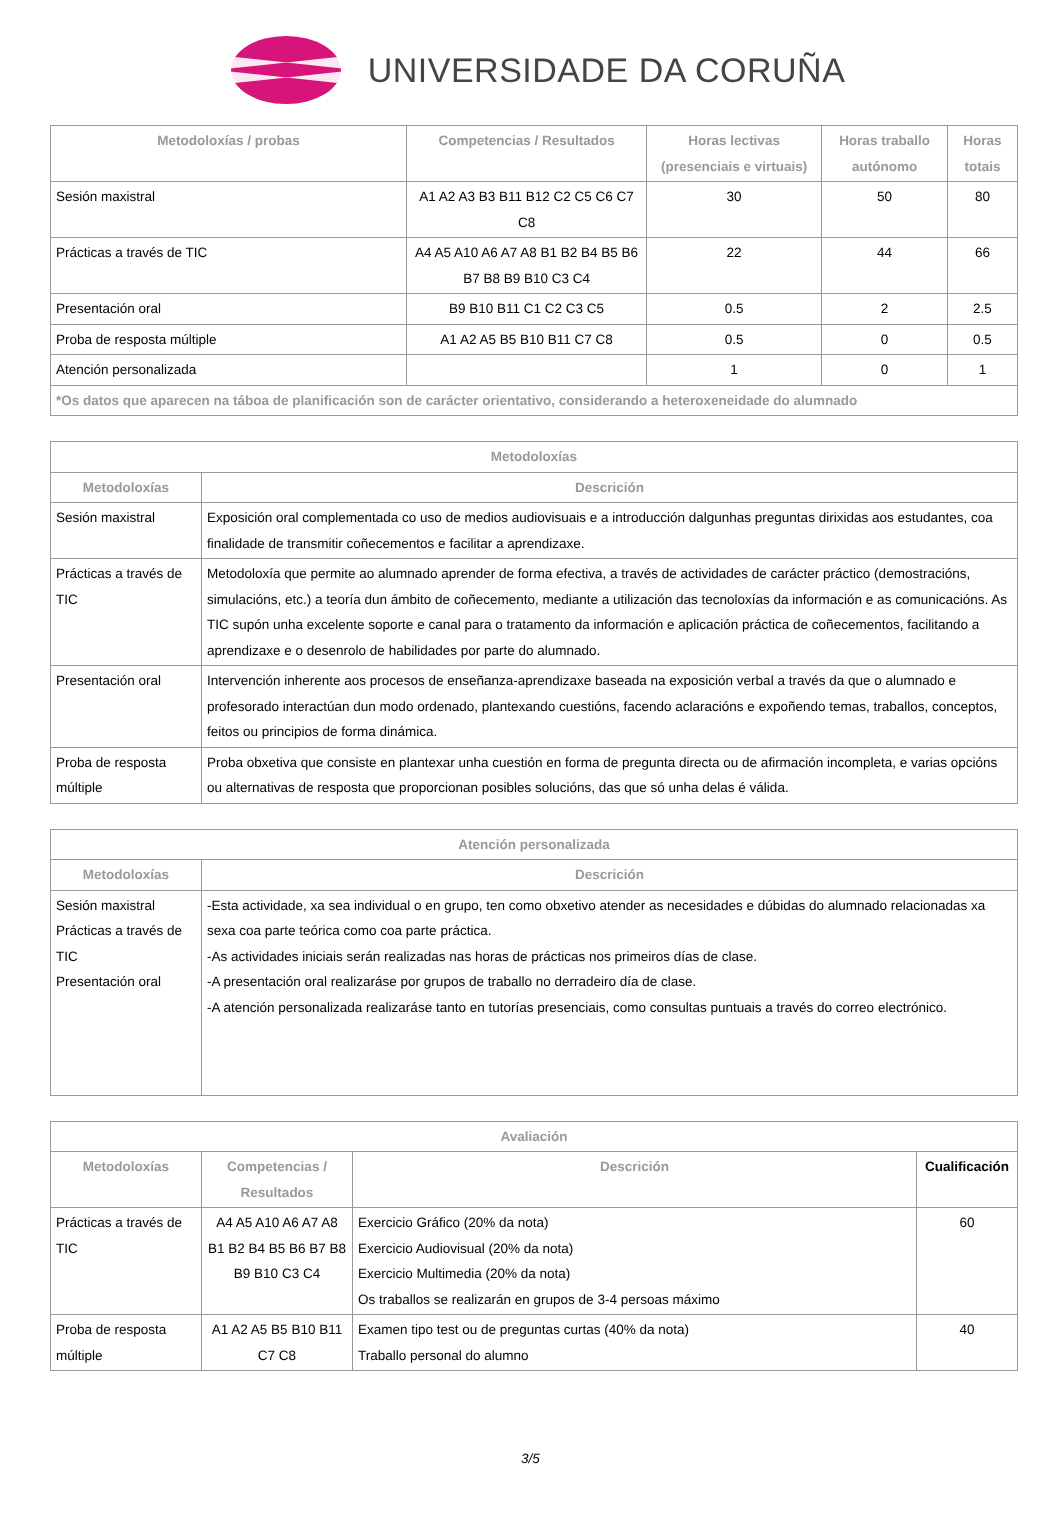UNIVERSIDADE DA CORUÑA
| Metodoloxías / probas | Competencias / Resultados | Horas lectivas (presenciais e virtuais) | Horas traballo autónomo | Horas totais |
| --- | --- | --- | --- | --- |
| Sesión maxistral | A1 A2 A3 B3 B11 B12 C2 C5 C6 C7 C8 | 30 | 50 | 80 |
| Prácticas a través de TIC | A4 A5 A10 A6 A7 A8 B1 B2 B4 B5 B6 B7 B8 B9 B10 C3 C4 | 22 | 44 | 66 |
| Presentación oral | B9 B10 B11 C1 C2 C3 C5 | 0.5 | 2 | 2.5 |
| Proba de resposta múltiple | A1 A2 A5 B5 B10 B11 C7 C8 | 0.5 | 0 | 0.5 |
| Atención personalizada | | 1 | 0 | 1 |
| *Os datos que aparecen na táboa de planificación son de carácter orientativo, considerando a heteroxeneidade do alumnado | | | | |
| Metodoloxías | |
| --- | --- |
| Metodoloxías | Descrición |
| Sesión maxistral | Exposición oral complementada co uso de medios audiovisuais e a introducción dalgunhas preguntas dirixidas aos estudantes, coa finalidade de transmitir coñecementos e facilitar a aprendizaxe. |
| Prácticas a través de TIC | Metodoloxía que permite ao alumnado aprender de forma efectiva, a través de actividades de carácter práctico (demostracións, simulacións, etc.) a teoría dun ámbito de coñecemento, mediante a utilización das tecnoloxías da información e as comunicacións. As TIC supón unha excelente soporte e canal para o tratamento da información e aplicación práctica de coñecementos, facilitando a aprendizaxe e o desenrolo de habilidades por parte do alumnado. |
| Presentación oral | Intervención inherente aos procesos de enseñanza-aprendizaxe baseada na exposición verbal a través da que o alumnado e profesorado interactúan dun modo ordenado, plantexando cuestións, facendo aclaracións e expoñendo temas, traballos, conceptos, feitos ou principios de forma dinámica. |
| Proba de resposta múltiple | Proba obxetiva que consiste en plantexar unha cuestión en forma de pregunta directa ou de afirmación incompleta, e varias opcións ou alternativas de resposta que proporcionan posibles solucións, das que só unha delas é válida. |
| Atención personalizada | |
| --- | --- |
| Metodoloxías | Descrición |
| Sesión maxistral Prácticas a través de TIC Presentación oral | -Esta actividade, xa sea individual o en grupo, ten como obxetivo atender as necesidades e dúbidas do alumnado relacionadas xa sexa coa parte teórica como coa parte práctica. -As actividades iniciais serán realizadas nas horas de prácticas nos primeiros días de clase. -A presentación oral realizaráse por grupos de traballo no derradeiro día de clase. -A atención personalizada realizaráse tanto en tutorías presenciais, como consultas puntuais a través do correo electrónico. |
| Avaliación | | | |
| --- | --- | --- | --- |
| Metodoloxías | Competencias / Resultados | Descrición | Cualificación |
| Prácticas a través de TIC | A4 A5 A10 A6 A7 A8 B1 B2 B4 B5 B6 B7 B8 B9 B10 C3 C4 | Exercicio Gráfico (20% da nota) Exercicio Audiovisual (20% da nota) Exercicio Multimedia (20% da nota) Os traballos se realizarán en grupos de 3-4 persoas máximo | 60 |
| Proba de resposta múltiple | A1 A2 A5 B5 B10 B11 C7 C8 | Examen tipo test ou de preguntas curtas (40% da nota) Traballo personal do alumno | 40 |
3/5